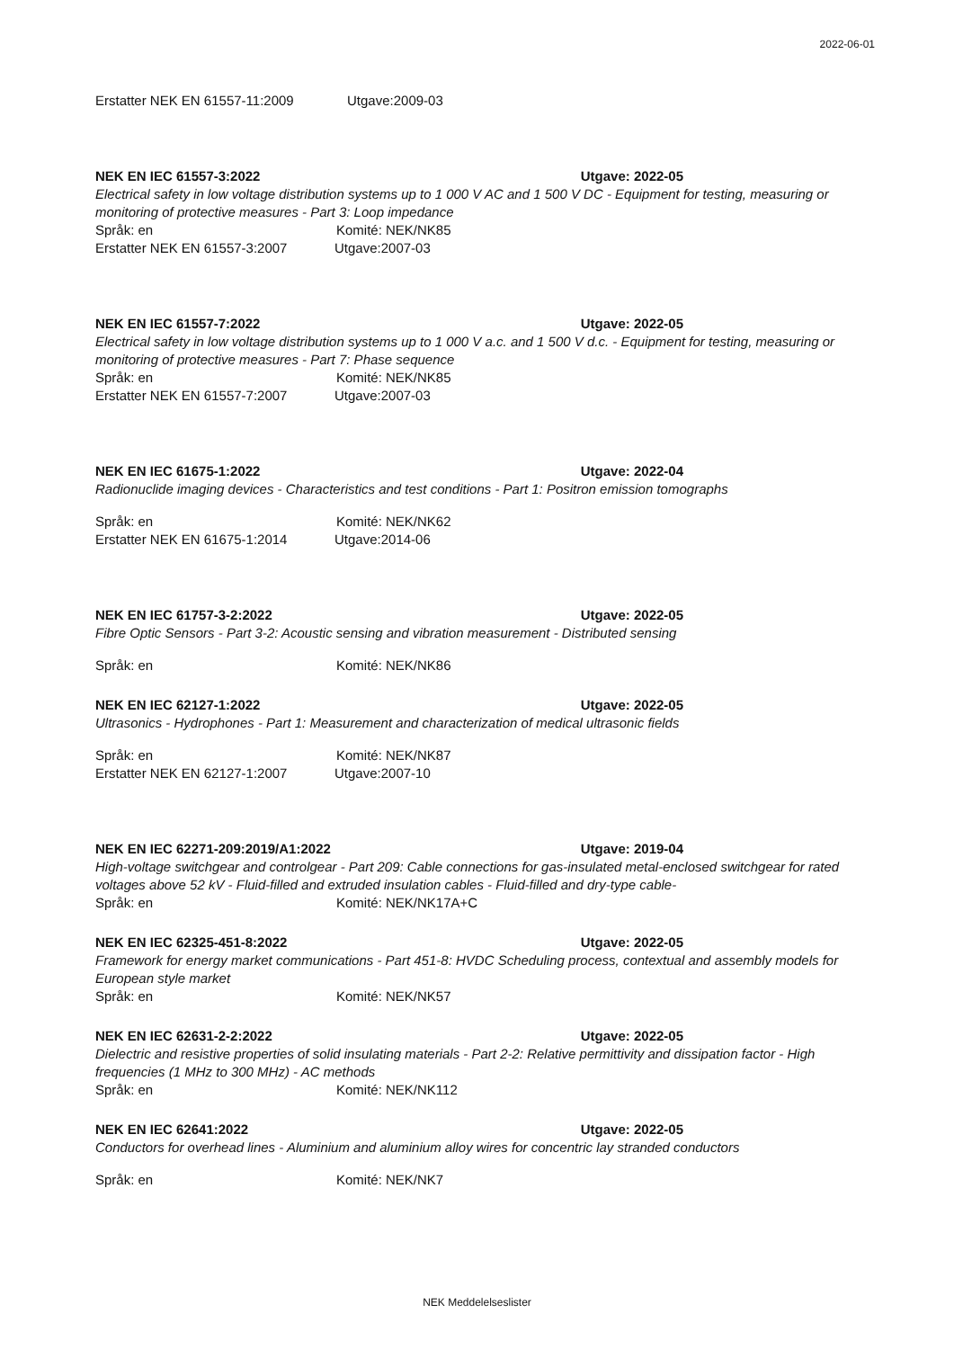2022-06-01
Erstatter NEK EN 61557-11:2009 Utgave:2009-03
NEK EN IEC 61557-3:2022 Utgave: 2022-05
Electrical safety in low voltage distribution systems up to 1 000 V AC and 1 500 V DC - Equipment for testing, measuring or monitoring of protective measures - Part 3: Loop impedance
Språk: en Komité: NEK/NK85
Erstatter NEK EN 61557-3:2007 Utgave:2007-03
NEK EN IEC 61557-7:2022 Utgave: 2022-05
Electrical safety in low voltage distribution systems up to 1 000 V a.c. and 1 500 V d.c. - Equipment for testing, measuring or monitoring of protective measures - Part 7: Phase sequence
Språk: en Komité: NEK/NK85
Erstatter NEK EN 61557-7:2007 Utgave:2007-03
NEK EN IEC 61675-1:2022 Utgave: 2022-04
Radionuclide imaging devices - Characteristics and test conditions - Part 1: Positron emission tomographs
Språk: en Komité: NEK/NK62
Erstatter NEK EN 61675-1:2014 Utgave:2014-06
NEK EN IEC 61757-3-2:2022 Utgave: 2022-05
Fibre Optic Sensors - Part 3-2: Acoustic sensing and vibration measurement - Distributed sensing
Språk: en Komité: NEK/NK86
NEK EN IEC 62127-1:2022 Utgave: 2022-05
Ultrasonics - Hydrophones - Part 1: Measurement and characterization of medical ultrasonic fields
Språk: en Komité: NEK/NK87
Erstatter NEK EN 62127-1:2007 Utgave:2007-10
NEK EN IEC 62271-209:2019/A1:2022 Utgave: 2019-04
High-voltage switchgear and controlgear - Part 209: Cable connections for gas-insulated metal-enclosed switchgear for rated voltages above 52 kV - Fluid-filled and extruded insulation cables - Fluid-filled and dry-type cable-
Språk: en Komité: NEK/NK17A+C
NEK EN IEC 62325-451-8:2022 Utgave: 2022-05
Framework for energy market communications - Part 451-8: HVDC Scheduling process, contextual and assembly models for European style market
Språk: en Komité: NEK/NK57
NEK EN IEC 62631-2-2:2022 Utgave: 2022-05
Dielectric and resistive properties of solid insulating materials - Part 2-2: Relative permittivity and dissipation factor - High frequencies (1 MHz to 300 MHz) - AC methods
Språk: en Komité: NEK/NK112
NEK EN IEC 62641:2022 Utgave: 2022-05
Conductors for overhead lines - Aluminium and aluminium alloy wires for concentric lay stranded conductors
Språk: en Komité: NEK/NK7
NEK Meddelelseslister